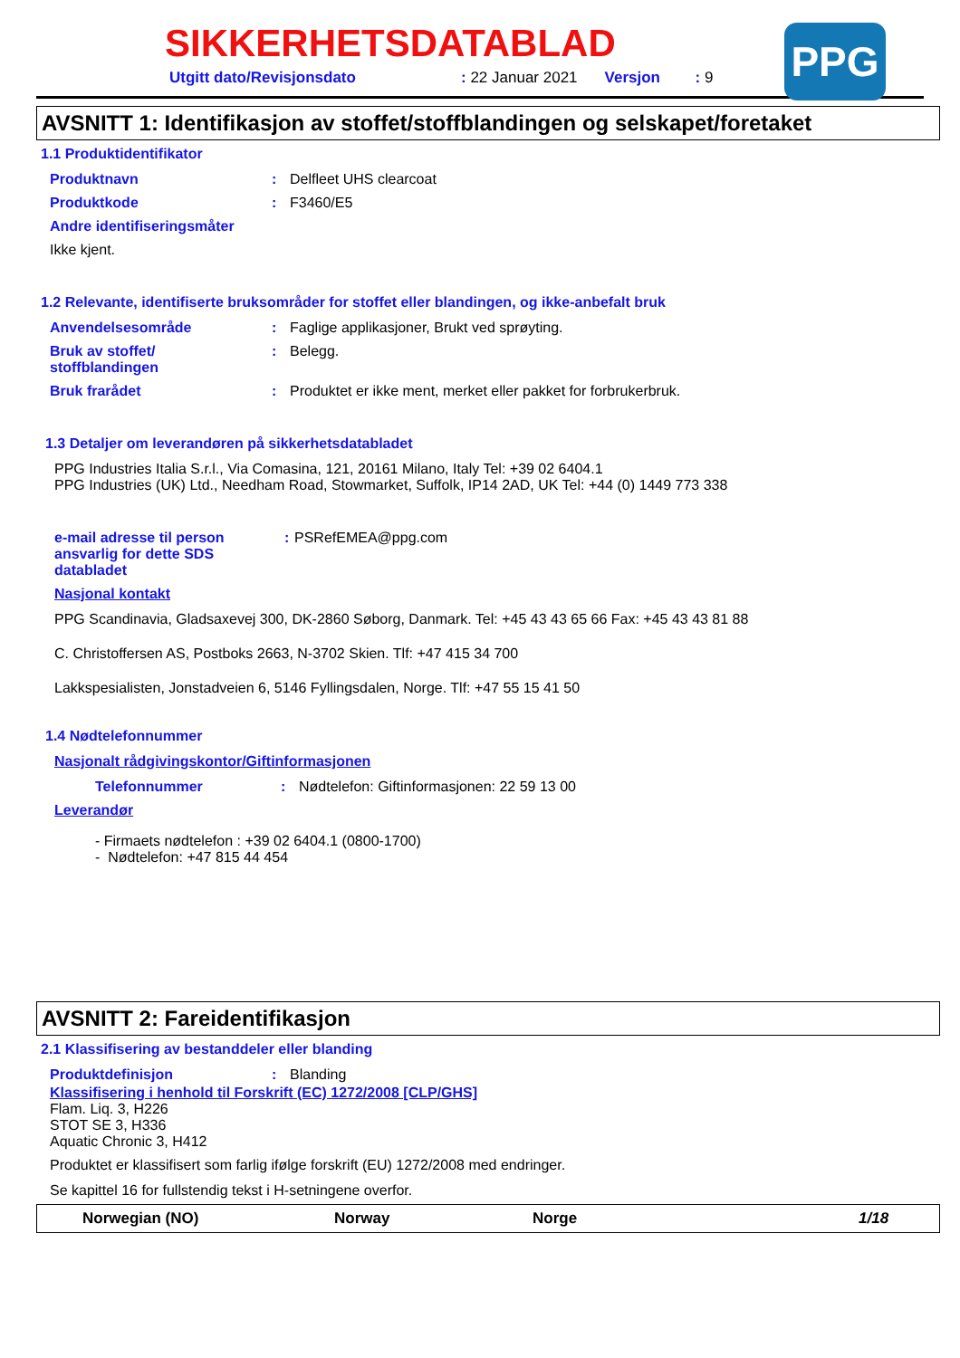PPG
SIKKERHETSDATABLAD
Utgitt dato/Revisjonsdato: 22 Januar 2021 Versjon: 9
AVSNITT 1: Identifikasjon av stoffet/stoffblandingen og selskapet/foretaket
1.1 Produktidentifikator
Produktnavn: Delfleet UHS clearcoat
Produktkode: F3460/E5
Andre identifiseringsmåter
Ikke kjent.
1.2 Relevante, identifiserte bruksområder for stoffet eller blandingen, og ikke-anbefalt bruk
Anvendelsesområde: Faglige applikasjoner, Brukt ved sprøyting.
Bruk av stoffet/
stoffblandingen: Belegg.
Bruk frarådet: Produktet er ikke ment, merket eller pakket for forbrukerbruk.
1.3 Detaljer om leverandøren på sikkerhetsdatabladet
PPG Industries Italia S.r.l., Via Comasina, 121, 20161 Milano, Italy Tel: +39 02 6404.1
PPG Industries (UK) Ltd., Needham Road, Stowmarket, Suffolk, IP14 2AD, UK Tel: +44 (0) 1449 773 338
e-mail adresse til person ansvarlig for dette SDS databladet : PSRefEMEA@ppg.com
Nasjonal kontakt
PPG Scandinavia, Gladsaxevej 300, DK-2860 Søborg, Danmark. Tel: +45 43 43 65 66 Fax: +45 43 43 81 88
C. Christoffersen AS, Postboks 2663, N-3702 Skien. Tlf: +47 415 34 700
Lakkspesialisten, Jonstadveien 6, 5146 Fyllingsdalen, Norge. Tlf: +47 55 15 41 50
1.4 Nødtelefonnummer
Nasjonalt rådgivingskontor/Giftinformasjonen
Telefonnummer: Nødtelefon: Giftinformasjonen: 22 59 13 00
Leverandør
- Firmaets nødtelefon : +39 02 6404.1 (0800-1700)
- Nødtelefon: +47 815 44 454
AVSNITT 2: Fareidentifikasjon
2.1 Klassifisering av bestanddeler eller blanding
Produktdefinisjon: Blanding
Klassifisering i henhold til Forskrift (EC) 1272/2008 [CLP/GHS]
Flam. Liq. 3, H226
STOT SE 3, H336
Aquatic Chronic 3, H412
Produktet er klassifisert som farlig ifølge forskrift (EU) 1272/2008 med endringer.
Se kapittel 16 for fullstendig tekst i H-setningene overfor.
Norwegian (NO) Norway Norge 1/18